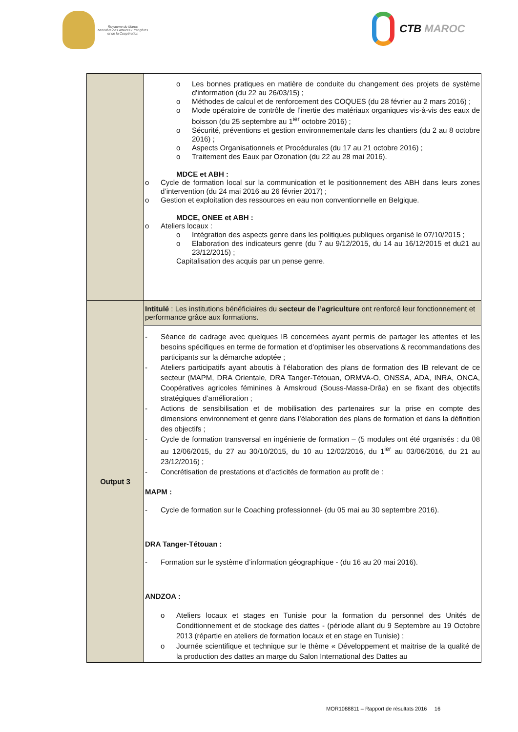Royaume du Maroc
Ministère des Affaires Etrangères
et de la Coopération
CTB MAROC
| | o Les bonnes pratiques en matière de conduite du changement des projets de système d'information (du 22 au 26/03/15) ; o Méthodes de calcul et de renforcement des COQUES (du 28 février au 2 mars 2016) ; o Mode opératoire de contrôle de l’inertie des matériaux organiques vis-à-vis des eaux de boisson (du 25 septembre au 1<sup>ier</sup> octobre 2016) ; o Sécurité, préventions et gestion environnementale dans les chantiers (du 2 au 8 octobre 2016) ; o Aspects Organisationnels et Procédurales (du 17 au 21 octobre 2016) ; o Traitement des Eaux par Ozonation (du 22 au 28 mai 2016). MDCE et ABH : o Cycle de formation local sur la communication et le positionnement des ABH dans leurs zones d’intervention (du 24 mai 2016 au 26 février 2017) ; o Gestion et exploitation des ressources en eau non conventionnelle en Belgique. MDCE, ONEE et ABH : o Ateliers locaux : o Intégration des aspects genre dans les politiques publiques organisé le 07/10/2015 ; o Elaboration des indicateurs genre (du 7 au 9/12/2015, du 14 au 16/12/2015 et du21 au 23/12/2015) ; Capitalisation des acquis par un pense genre. |
| Output 3 | Intitulé : Les institutions bénéficiaires du secteur de l’agriculture ont renforcé leur fonctionnement et performance grâce aux formations. |
| | - Séance de cadrage avec quelques IB concernées ayant permis de partager les attentes et les besoins spécifiques en terme de formation et d’optimiser les observations & recommandations des participants sur la démarche adoptée ; - Ateliers participatifs ayant aboutis à l’élaboration des plans de formation des IB relevant de ce secteur (MAPM, DRA Orientale, DRA Tanger-Tétouan, ORMVA-O, ONSSA, ADA, INRA, ONCA, Coopératives agricoles féminines à Amskroud (Souss-Massa-Drâa) en se fixant des objectifs stratégiques d’amélioration ; - Actions de sensibilisation et de mobilisation des partenaires sur la prise en compte des dimensions environnement et genre dans l’élaboration des plans de formation et dans la définition des objectifs ; - Cycle de formation transversal en ingénierie de formation – (5 modules ont été organisés : du 08 au 12/06/2015, du 27 au 30/10/2015, du 10 au 12/02/2016, du 1<sup>ier</sup> au 03/06/2016, du 21 au 23/12/2016) ; - Concrétisation de prestations et d’acticités de formation au profit de : MAPM : - Cycle de formation sur le Coaching professionnel- (du 05 mai au 30 septembre 2016). DRA Tanger-Tétouan : - Formation sur le système d’information géographique - (du 16 au 20 mai 2016). ANDZOA : o Ateliers locaux et stages en Tunisie pour la formation du personnel des Unités de Conditionnement et de stockage des dattes - (période allant du 9 Septembre au 19 Octobre 2013 (répartie en ateliers de formation locaux et en stage en Tunisie) ; o Journée scientifique et technique sur le thème « Développement et maitrise de la qualité de la production des dattes an marge du Salon International des Dattes au |
MOR1088811 – Rapport de résultats 2016 16